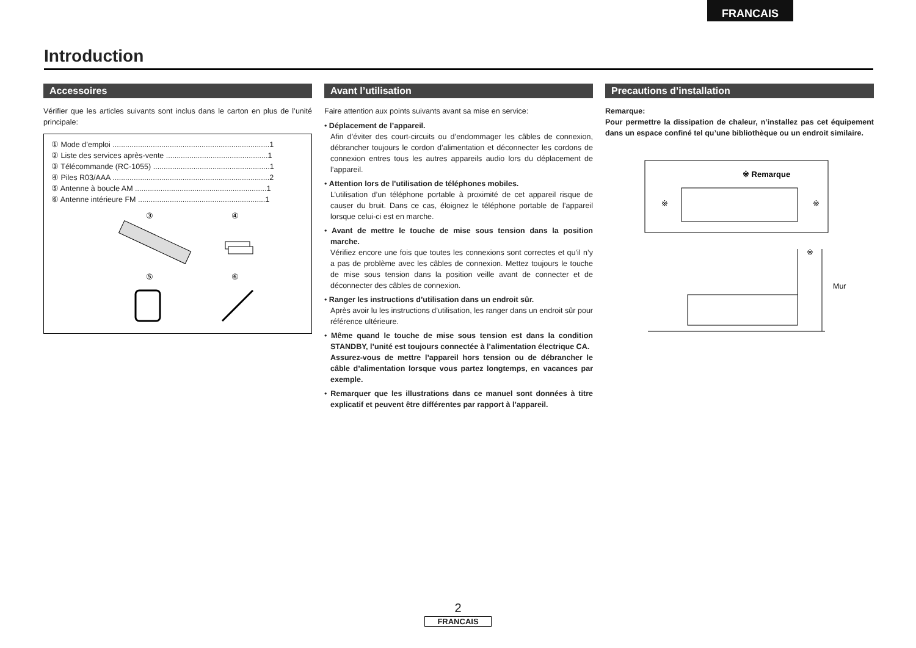FRANCAIS
Introduction
Accessoires
Vérifier que les articles suivants sont inclus dans le carton en plus de l’unité principale:
① Mode d’emploi ..........................................................................1
② Liste des services après-vente ................................................1
③ Télécommande (RC-1055) .......................................................1
④ Piles R03/AAA ..........................................................................2
⑤ Antenne à boucle AM ..............................................................1
⑥ Antenne intérieure FM ............................................................1
③
④
⑤
⑥
Avant l’utilisation
Faire attention aux points suivants avant sa mise en service:
• Déplacement de l’appareil.
Afin d’éviter des court-circuits ou d’endommager les câbles de connexion, débrancher toujours le cordon d’alimentation et déconnecter les cordons de connexion entres tous les autres appareils audio lors du déplacement de l’appareil.
• Attention lors de l’utilisation de téléphones mobiles.
L’utilisation d’un téléphone portable à proximité de cet appareil risque de causer du bruit. Dans ce cas, éloignez le téléphone portable de l’appareil lorsque celui-ci est en marche.
• Avant de mettre le touche de mise sous tension dans la position marche.
Vérifiez encore une fois que toutes les connexions sont correctes et qu’il n’y a pas de problème avec les câbles de connexion. Mettez toujours le touche de mise sous tension dans la position veille avant de connecter et de déconnecter des câbles de connexion.
• Ranger les instructions d’utilisation dans un endroit sûr.
Après avoir lu les instructions d’utilisation, les ranger dans un endroit sûr pour référence ultérieure.
• Même quand le touche de mise sous tension est dans la condition STANDBY, l’unité est toujours connectée à l’alimentation électrique CA.
Assurez-vous de mettre l’appareil hors tension ou de débrancher le câble d’alimentation lorsque vous partez longtemps, en vacances par exemple.
• Remarquer que les illustrations dans ce manuel sont données à titre explicatif et peuvent être différentes par rapport à l’appareil.
Precautions d’installation
Remarque:
Pour permettre la dissipation de chaleur, n’installez pas cet équipement dans un espace confiné tel qu’une bibliothèque ou un endroit similaire.
※ Remarque
※
※
※
Mur
2
FRANCAIS